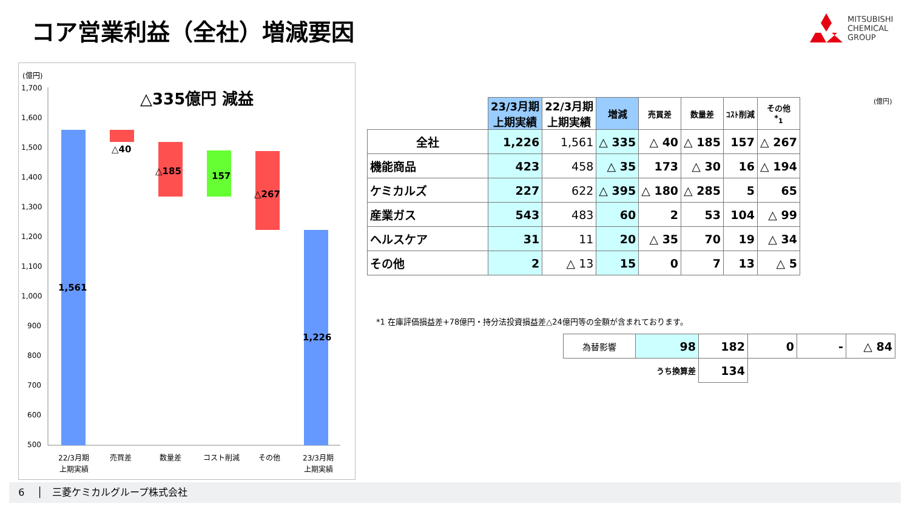コア営業利益（全社）増減要因
MITSUBISHI
CHEMICAL
GROUP
(億円)
△335億円 減益
1,700
1,600
1,500
1,400
1,300
1,200
1,100
1,000
900
800
700
600
500
1,561
△40
△185
157
△267
1,226
22/3月期
上期実績
売買差
数量差
コスト削減
その他
23/3月期
上期実績
| | 23/3月期 上期実績 | 22/3月期 上期実績 | 増減 | 売買差 | 数量差 | ｺｽﾄ削減 | その他 *<sub>1</sub> |
| 全社 | 1,226 | 1,561 | △ 335 | △ 40 | △ 185 | 157 | △ 267 |
| 機能商品 | 423 | 458 | △ 35 | 173 | △ 30 | 16 | △ 194 |
| ケミカルズ | 227 | 622 | △ 395 | △ 180 | △ 285 | 5 | 65 |
| 産業ガス | 543 | 483 | 60 | 2 | 53 | 104 | △ 99 |
| ヘルスケア | 31 | 11 | 20 | △ 35 | 70 | 19 | △ 34 |
| その他 | 2 | △ 13 | 15 | 0 | 7 | 13 | △ 5 |
(億円)
*1 在庫評価損益差+78億円・持分法投資損益差△24億円等の金額が含まれております。
| 為替影響 | 98 | 182 | 0 | - | △ 84 |
| | うち換算差 | 134 | | | |
6 │ 三菱ケミカルグループ株式会社